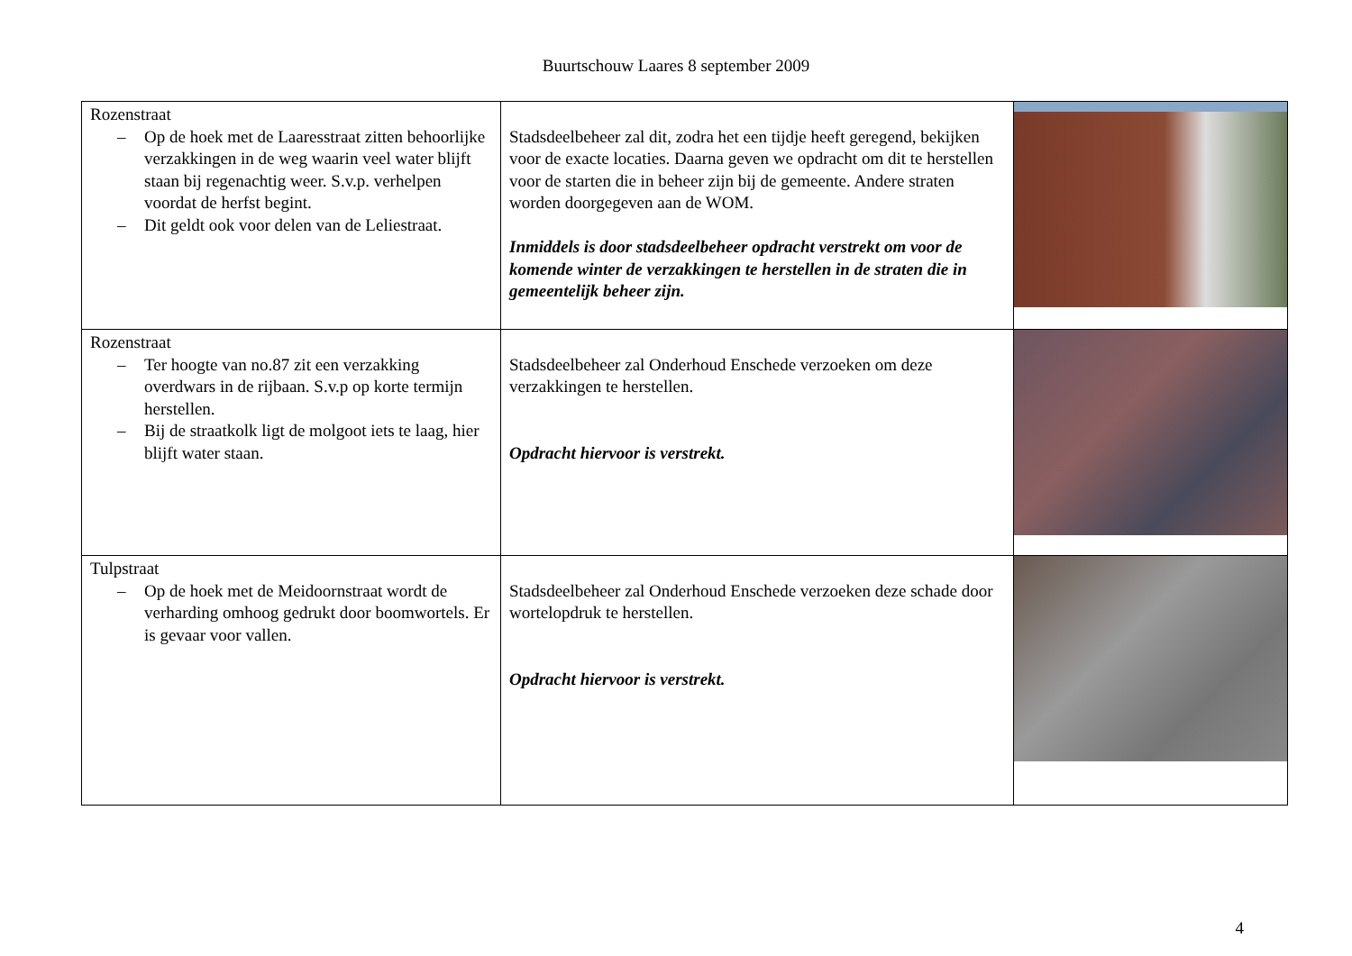Buurtschouw Laares 8 september 2009
| Rozenstraat – Op de hoek met de Laaresstraat zitten behoorlijke verzakkingen in de weg waarin veel water blijft staan bij regenachtig weer. S.v.p. verhelpen voordat de herfst begint. – Dit geldt ook voor delen van de Leliestraat. | Stadsdeelbeheer zal dit, zodra het een tijdje heeft geregend, bekijken voor de exacte locaties. Daarna geven we opdracht om dit te herstellen voor de starten die in beheer zijn bij de gemeente. Andere straten worden doorgegeven aan de WOM. Inmiddels is door stadsdeelbeheer opdracht verstrekt om voor de komende winter de verzakkingen te herstellen in de straten die in gemeentelijk beheer zijn. | |
| Rozenstraat – Ter hoogte van no.87 zit een verzakking overdwars in de rijbaan. S.v.p op korte termijn herstellen. – Bij de straatkolk ligt de molgoot iets te laag, hier blijft water staan. | Stadsdeelbeheer zal Onderhoud Enschede verzoeken om deze verzakkingen te herstellen. Opdracht hiervoor is verstrekt. | |
| Tulpstraat – Op de hoek met de Meidoornstraat wordt de verharding omhoog gedrukt door boomwortels. Er is gevaar voor vallen. | Stadsdeelbeheer zal Onderhoud Enschede verzoeken deze schade door wortelopdruk te herstellen. Opdracht hiervoor is verstrekt. | |
4